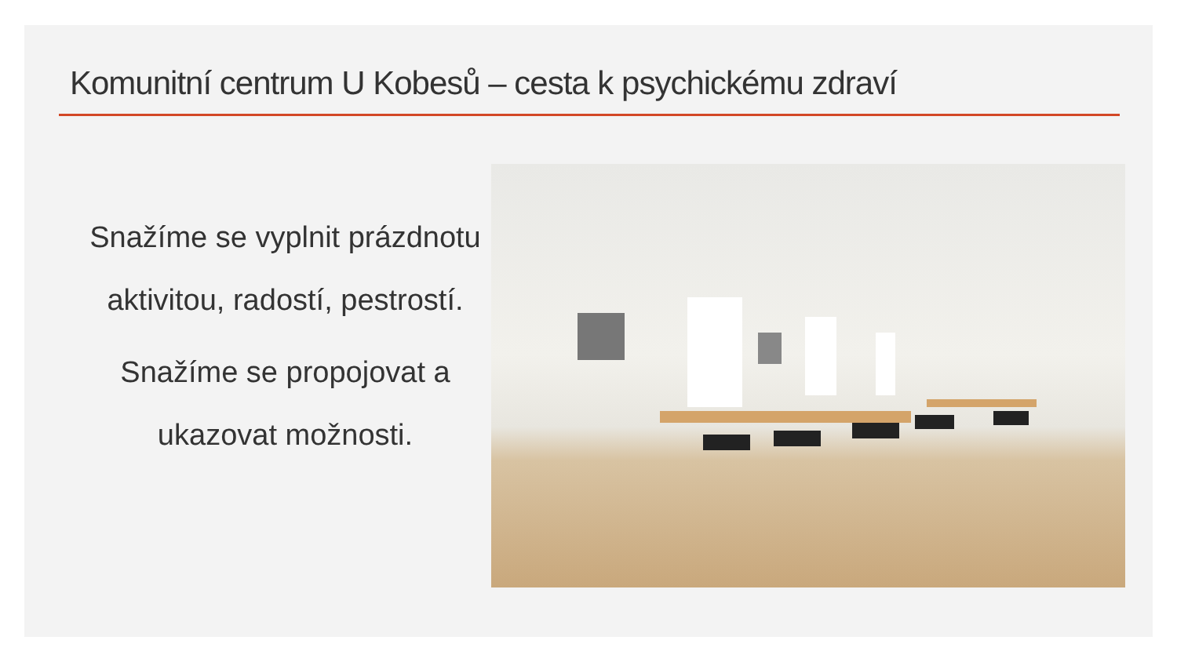Komunitní centrum U Kobesů – cesta k psychickému zdraví
Snažíme se vyplnit prázdnotu aktivitou, radostí, pestrostí.
Snažíme se propojovat a ukazovat možnosti.